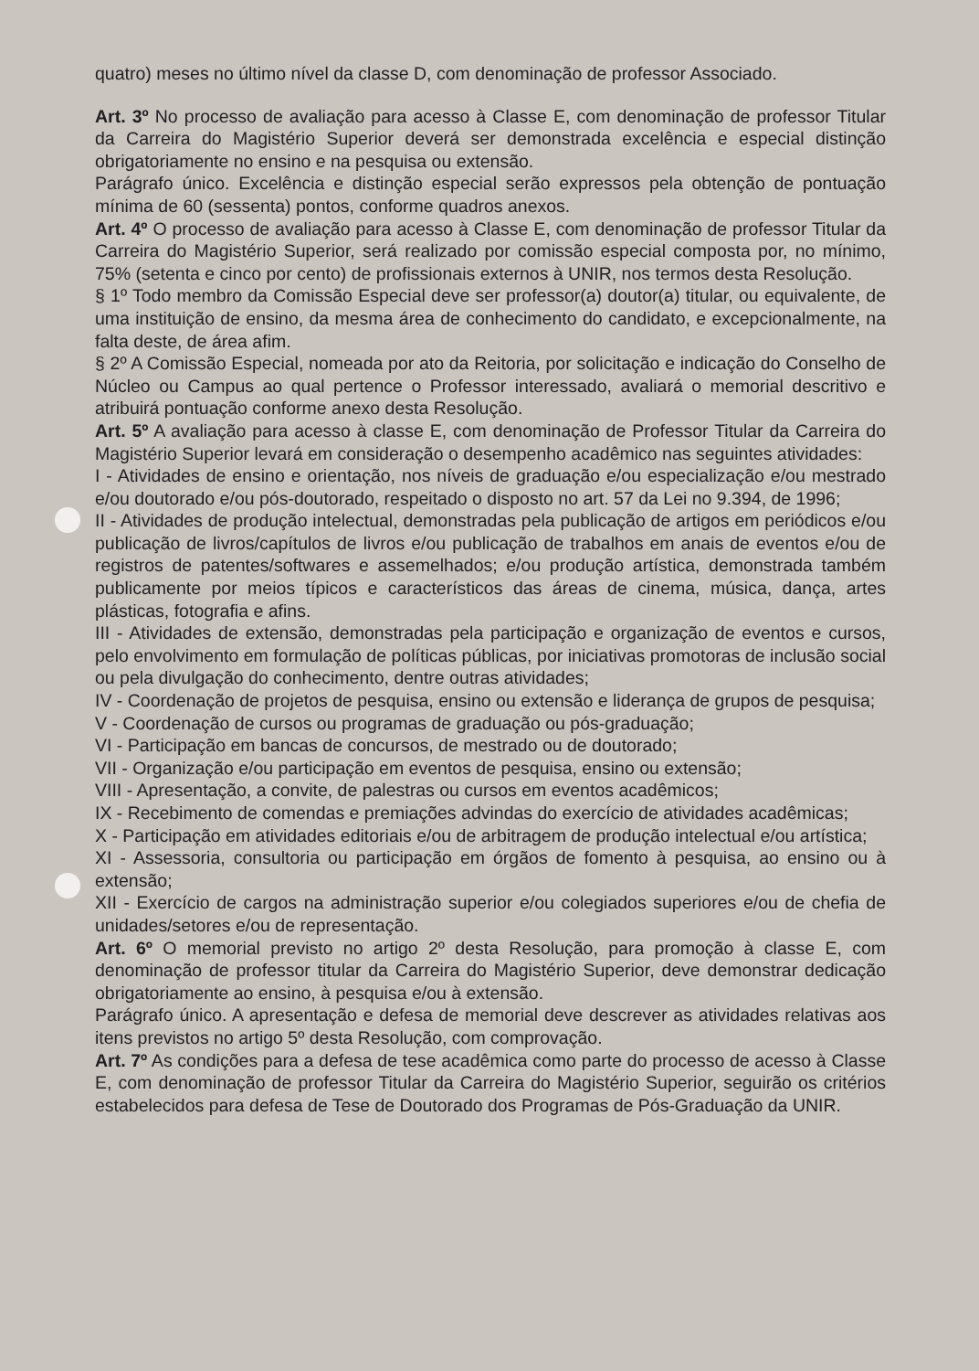quatro) meses no último nível da classe D, com denominação de professor Associado.
Art. 3º No processo de avaliação para acesso à Classe E, com denominação de professor Titular da Carreira do Magistério Superior deverá ser demonstrada excelência e especial distinção obrigatoriamente no ensino e na pesquisa ou extensão.
Parágrafo único. Excelência e distinção especial serão expressos pela obtenção de pontuação mínima de 60 (sessenta) pontos, conforme quadros anexos.
Art. 4º O processo de avaliação para acesso à Classe E, com denominação de professor Titular da Carreira do Magistério Superior, será realizado por comissão especial composta por, no mínimo, 75% (setenta e cinco por cento) de profissionais externos à UNIR, nos termos desta Resolução.
§ 1º Todo membro da Comissão Especial deve ser professor(a) doutor(a) titular, ou equivalente, de uma instituição de ensino, da mesma área de conhecimento do candidato, e excepcionalmente, na falta deste, de área afim.
§ 2º A Comissão Especial, nomeada por ato da Reitoria, por solicitação e indicação do Conselho de Núcleo ou Campus ao qual pertence o Professor interessado, avaliará o memorial descritivo e atribuirá pontuação conforme anexo desta Resolução.
Art. 5º A avaliação para acesso à classe E, com denominação de Professor Titular da Carreira do Magistério Superior levará em consideração o desempenho acadêmico nas seguintes atividades:
I - Atividades de ensino e orientação, nos níveis de graduação e/ou especialização e/ou mestrado e/ou doutorado e/ou pós-doutorado, respeitado o disposto no art. 57 da Lei no 9.394, de 1996;
II - Atividades de produção intelectual, demonstradas pela publicação de artigos em periódicos e/ou publicação de livros/capítulos de livros e/ou publicação de trabalhos em anais de eventos e/ou de registros de patentes/softwares e assemelhados; e/ou produção artística, demonstrada também publicamente por meios típicos e característicos das áreas de cinema, música, dança, artes plásticas, fotografia e afins.
III - Atividades de extensão, demonstradas pela participação e organização de eventos e cursos, pelo envolvimento em formulação de políticas públicas, por iniciativas promotoras de inclusão social ou pela divulgação do conhecimento, dentre outras atividades;
IV - Coordenação de projetos de pesquisa, ensino ou extensão e liderança de grupos de pesquisa;
V - Coordenação de cursos ou programas de graduação ou pós-graduação;
VI - Participação em bancas de concursos, de mestrado ou de doutorado;
VII - Organização e/ou participação em eventos de pesquisa, ensino ou extensão;
VIII - Apresentação, a convite, de palestras ou cursos em eventos acadêmicos;
IX - Recebimento de comendas e premiações advindas do exercício de atividades acadêmicas;
X - Participação em atividades editoriais e/ou de arbitragem de produção intelectual e/ou artística;
XI - Assessoria, consultoria ou participação em órgãos de fomento à pesquisa, ao ensino ou à extensão;
XII - Exercício de cargos na administração superior e/ou colegiados superiores e/ou de chefia de unidades/setores e/ou de representação.
Art. 6º O memorial previsto no artigo 2º desta Resolução, para promoção à classe E, com denominação de professor titular da Carreira do Magistério Superior, deve demonstrar dedicação obrigatoriamente ao ensino, à pesquisa e/ou à extensão.
Parágrafo único. A apresentação e defesa de memorial deve descrever as atividades relativas aos itens previstos no artigo 5º desta Resolução, com comprovação.
Art. 7º As condições para a defesa de tese acadêmica como parte do processo de acesso à Classe E, com denominação de professor Titular da Carreira do Magistério Superior, seguirão os critérios estabelecidos para defesa de Tese de Doutorado dos Programas de Pós-Graduação da UNIR.